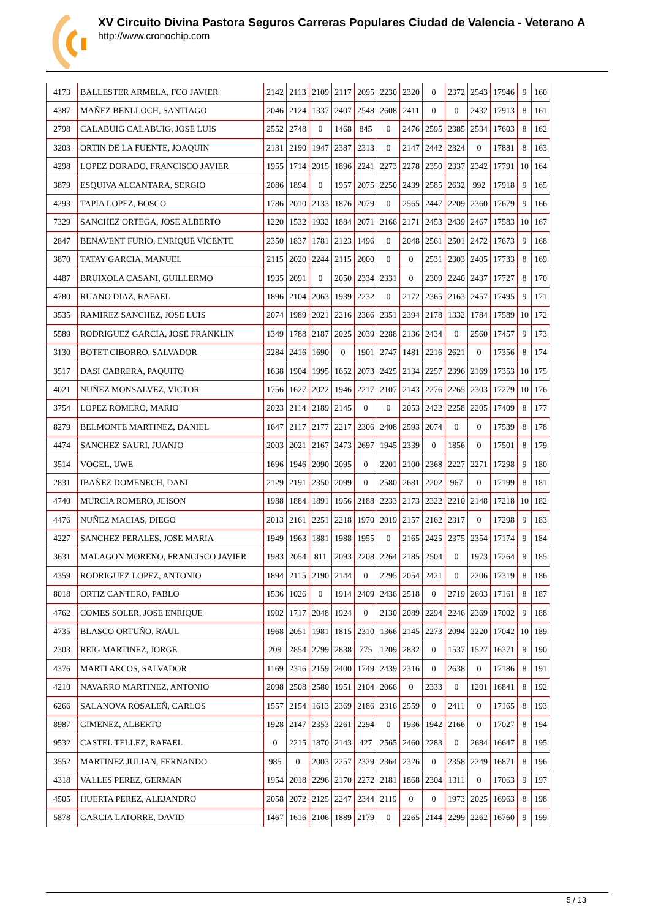XV Circuito Divina Pastora Seguros Carreras Populares Ciudad de Valencia - Veterano A
http://www.cronochip.com
| 4173 | BALLESTER ARMELA, FCO JAVIER | 2142 | 2113 | 2109 | 2117 | 2095 | 2230 | 2320 | 0 | 2372 | 2543 | 17946 | 9 | 160 |
| 4387 | MAÑEZ BENLLOCH, SANTIAGO | 2046 | 2124 | 1337 | 2407 | 2548 | 2608 | 2411 | 0 | 0 | 2432 | 17913 | 8 | 161 |
| 2798 | CALABUIG CALABUIG, JOSE LUIS | 2552 | 2748 | 0 | 1468 | 845 | 0 | 2476 | 2595 | 2385 | 2534 | 17603 | 8 | 162 |
| 3203 | ORTIN DE LA FUENTE, JOAQUIN | 2131 | 2190 | 1947 | 2387 | 2313 | 0 | 2147 | 2442 | 2324 | 0 | 17881 | 8 | 163 |
| 4298 | LOPEZ DORADO, FRANCISCO JAVIER | 1955 | 1714 | 2015 | 1896 | 2241 | 2273 | 2278 | 2350 | 2337 | 2342 | 17791 | 10 | 164 |
| 3879 | ESQUIVA ALCANTARA, SERGIO | 2086 | 1894 | 0 | 1957 | 2075 | 2250 | 2439 | 2585 | 2632 | 992 | 17918 | 9 | 165 |
| 4293 | TAPIA LOPEZ, BOSCO | 1786 | 2010 | 2133 | 1876 | 2079 | 0 | 2565 | 2447 | 2209 | 2360 | 17679 | 9 | 166 |
| 7329 | SANCHEZ ORTEGA, JOSE ALBERTO | 1220 | 1532 | 1932 | 1884 | 2071 | 2166 | 2171 | 2453 | 2439 | 2467 | 17583 | 10 | 167 |
| 2847 | BENAVENT FURIO, ENRIQUE VICENTE | 2350 | 1837 | 1781 | 2123 | 1496 | 0 | 2048 | 2561 | 2501 | 2472 | 17673 | 9 | 168 |
| 3870 | TATAY GARCIA, MANUEL | 2115 | 2020 | 2244 | 2115 | 2000 | 0 | 0 | 2531 | 2303 | 2405 | 17733 | 8 | 169 |
| 4487 | BRUIXOLA CASANI, GUILLERMO | 1935 | 2091 | 0 | 2050 | 2334 | 2331 | 0 | 2309 | 2240 | 2437 | 17727 | 8 | 170 |
| 4780 | RUANO DIAZ, RAFAEL | 1896 | 2104 | 2063 | 1939 | 2232 | 0 | 2172 | 2365 | 2163 | 2457 | 17495 | 9 | 171 |
| 3535 | RAMIREZ SANCHEZ, JOSE LUIS | 2074 | 1989 | 2021 | 2216 | 2366 | 2351 | 2394 | 2178 | 1332 | 1784 | 17589 | 10 | 172 |
| 5589 | RODRIGUEZ GARCIA, JOSE FRANKLIN | 1349 | 1788 | 2187 | 2025 | 2039 | 2288 | 2136 | 2434 | 0 | 2560 | 17457 | 9 | 173 |
| 3130 | BOTET CIBORRO, SALVADOR | 2284 | 2416 | 1690 | 0 | 1901 | 2747 | 1481 | 2216 | 2621 | 0 | 17356 | 8 | 174 |
| 3517 | DASI CABRERA, PAQUITO | 1638 | 1904 | 1995 | 1652 | 2073 | 2425 | 2134 | 2257 | 2396 | 2169 | 17353 | 10 | 175 |
| 4021 | NUÑEZ MONSALVEZ, VICTOR | 1756 | 1627 | 2022 | 1946 | 2217 | 2107 | 2143 | 2276 | 2265 | 2303 | 17279 | 10 | 176 |
| 3754 | LOPEZ ROMERO, MARIO | 2023 | 2114 | 2189 | 2145 | 0 | 0 | 2053 | 2422 | 2258 | 2205 | 17409 | 8 | 177 |
| 8279 | BELMONTE MARTINEZ, DANIEL | 1647 | 2117 | 2177 | 2217 | 2306 | 2408 | 2593 | 2074 | 0 | 0 | 17539 | 8 | 178 |
| 4474 | SANCHEZ SAURI, JUANJO | 2003 | 2021 | 2167 | 2473 | 2697 | 1945 | 2339 | 0 | 1856 | 0 | 17501 | 8 | 179 |
| 3514 | VOGEL, UWE | 1696 | 1946 | 2090 | 2095 | 0 | 2201 | 2100 | 2368 | 2227 | 2271 | 17298 | 9 | 180 |
| 2831 | IBAÑEZ DOMENECH, DANI | 2129 | 2191 | 2350 | 2099 | 0 | 2580 | 2681 | 2202 | 967 | 0 | 17199 | 8 | 181 |
| 4740 | MURCIA ROMERO, JEISON | 1988 | 1884 | 1891 | 1956 | 2188 | 2233 | 2173 | 2322 | 2210 | 2148 | 17218 | 10 | 182 |
| 4476 | NUÑEZ MACIAS, DIEGO | 2013 | 2161 | 2251 | 2218 | 1970 | 2019 | 2157 | 2162 | 2317 | 0 | 17298 | 9 | 183 |
| 4227 | SANCHEZ PERALES, JOSE MARIA | 1949 | 1963 | 1881 | 1988 | 1955 | 0 | 2165 | 2425 | 2375 | 2354 | 17174 | 9 | 184 |
| 3631 | MALAGON MORENO, FRANCISCO JAVIER | 1983 | 2054 | 811 | 2093 | 2208 | 2264 | 2185 | 2504 | 0 | 1973 | 17264 | 9 | 185 |
| 4359 | RODRIGUEZ LOPEZ, ANTONIO | 1894 | 2115 | 2190 | 2144 | 0 | 2295 | 2054 | 2421 | 0 | 2206 | 17319 | 8 | 186 |
| 8018 | ORTIZ CANTERO, PABLO | 1536 | 1026 | 0 | 1914 | 2409 | 2436 | 2518 | 0 | 2719 | 2603 | 17161 | 8 | 187 |
| 4762 | COMES SOLER, JOSE ENRIQUE | 1902 | 1717 | 2048 | 1924 | 0 | 2130 | 2089 | 2294 | 2246 | 2369 | 17002 | 9 | 188 |
| 4735 | BLASCO ORTUÑO, RAUL | 1968 | 2051 | 1981 | 1815 | 2310 | 1366 | 2145 | 2273 | 2094 | 2220 | 17042 | 10 | 189 |
| 2303 | REIG MARTINEZ, JORGE | 209 | 2854 | 2799 | 2838 | 775 | 1209 | 2832 | 0 | 1537 | 1527 | 16371 | 9 | 190 |
| 4376 | MARTI ARCOS, SALVADOR | 1169 | 2316 | 2159 | 2400 | 1749 | 2439 | 2316 | 0 | 2638 | 0 | 17186 | 8 | 191 |
| 4210 | NAVARRO MARTINEZ, ANTONIO | 2098 | 2508 | 2580 | 1951 | 2104 | 2066 | 0 | 2333 | 0 | 1201 | 16841 | 8 | 192 |
| 6266 | SALANOVA ROSALEÑ, CARLOS | 1557 | 2154 | 1613 | 2369 | 2186 | 2316 | 2559 | 0 | 2411 | 0 | 17165 | 8 | 193 |
| 8987 | GIMENEZ, ALBERTO | 1928 | 2147 | 2353 | 2261 | 2294 | 0 | 1936 | 1942 | 2166 | 0 | 17027 | 8 | 194 |
| 9532 | CASTEL TELLEZ, RAFAEL | 0 | 2215 | 1870 | 2143 | 427 | 2565 | 2460 | 2283 | 0 | 2684 | 16647 | 8 | 195 |
| 3552 | MARTINEZ JULIAN, FERNANDO | 985 | 0 | 2003 | 2257 | 2329 | 2364 | 2326 | 0 | 2358 | 2249 | 16871 | 8 | 196 |
| 4318 | VALLES PEREZ, GERMAN | 1954 | 2018 | 2296 | 2170 | 2272 | 2181 | 1868 | 2304 | 1311 | 0 | 17063 | 9 | 197 |
| 4505 | HUERTA PEREZ, ALEJANDRO | 2058 | 2072 | 2125 | 2247 | 2344 | 2119 | 0 | 0 | 1973 | 2025 | 16963 | 8 | 198 |
| 5878 | GARCIA LATORRE, DAVID | 1467 | 1616 | 2106 | 1889 | 2179 | 0 | 2265 | 2144 | 2299 | 2262 | 16760 | 9 | 199 |
5 / 13